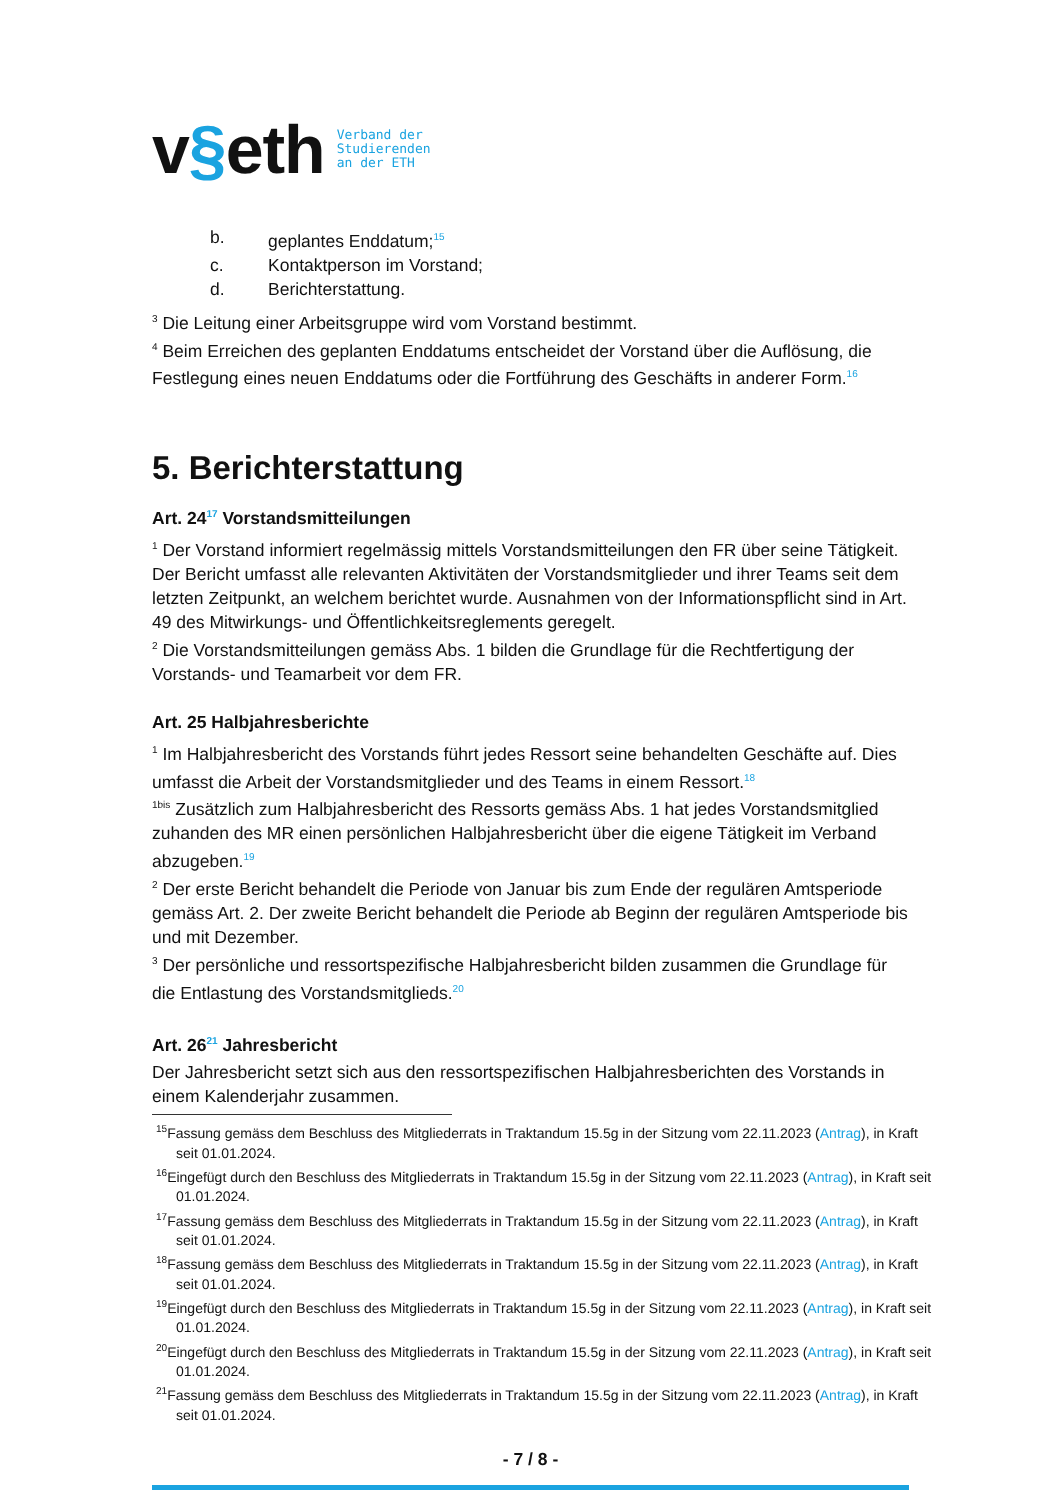v§eth
Verband der
Studierenden
an der ETH
b. geplantes Enddatum;<sup>15</sup>
c. Kontaktperson im Vorstand;
d. Berichterstattung.
<sup>3</sup> Die Leitung einer Arbeitsgruppe wird vom Vorstand bestimmt.
<sup>4</sup> Beim Erreichen des geplanten Enddatums entscheidet der Vorstand über die Auflösung, die Festlegung eines neuen Enddatums oder die Fortführung des Geschäfts in anderer Form.<sup>16</sup>
5. Berichterstattung
Art. 24<sup>17</sup> Vorstandsmitteilungen
<sup>1</sup> Der Vorstand informiert regelmässig mittels Vorstandsmitteilungen den FR über seine Tätigkeit. Der Bericht umfasst alle relevanten Aktivitäten der Vorstandsmitglieder und ihrer Teams seit dem letzten Zeitpunkt, an welchem berichtet wurde. Ausnahmen von der Informationspflicht sind in Art. 49 des Mitwirkungs- und Öffentlichkeitsreglements geregelt.
<sup>2</sup> Die Vorstandsmitteilungen gemäss Abs. 1 bilden die Grundlage für die Rechtfertigung der Vorstands- und Teamarbeit vor dem FR.
Art. 25 Halbjahresberichte
<sup>1</sup> Im Halbjahresbericht des Vorstands führt jedes Ressort seine behandelten Geschäfte auf. Dies umfasst die Arbeit der Vorstandsmitglieder und des Teams in einem Ressort.<sup>18</sup>
<sup>1bis</sup> Zusätzlich zum Halbjahresbericht des Ressorts gemäss Abs. 1 hat jedes Vorstandsmitglied zuhanden des MR einen persönlichen Halbjahresbericht über die eigene Tätigkeit im Verband abzugeben.<sup>19</sup>
<sup>2</sup> Der erste Bericht behandelt die Periode von Januar bis zum Ende der regulären Amtsperiode gemäss Art. 2. Der zweite Bericht behandelt die Periode ab Beginn der regulären Amtsperiode bis und mit Dezember.
<sup>3</sup> Der persönliche und ressortspezifische Halbjahresbericht bilden zusammen die Grundlage für die Entlastung des Vorstandsmitglieds.<sup>20</sup>
Art. 26<sup>21</sup> Jahresbericht
Der Jahresbericht setzt sich aus den ressortspezifischen Halbjahresberichten des Vorstands in einem Kalenderjahr zusammen.
<sup>15</sup> Fassung gemäss dem Beschluss des Mitgliederrats in Traktandum 15.5g in der Sitzung vom 22.11.2023 (Antrag), in Kraft seit 01.01.2024.
<sup>16</sup> Eingefügt durch den Beschluss des Mitgliederrats in Traktandum 15.5g in der Sitzung vom 22.11.2023 (Antrag), in Kraft seit 01.01.2024.
<sup>17</sup> Fassung gemäss dem Beschluss des Mitgliederrats in Traktandum 15.5g in der Sitzung vom 22.11.2023 (Antrag), in Kraft seit 01.01.2024.
<sup>18</sup> Fassung gemäss dem Beschluss des Mitgliederrats in Traktandum 15.5g in der Sitzung vom 22.11.2023 (Antrag), in Kraft seit 01.01.2024.
<sup>19</sup> Eingefügt durch den Beschluss des Mitgliederrats in Traktandum 15.5g in der Sitzung vom 22.11.2023 (Antrag), in Kraft seit 01.01.2024.
<sup>20</sup> Eingefügt durch den Beschluss des Mitgliederrats in Traktandum 15.5g in der Sitzung vom 22.11.2023 (Antrag), in Kraft seit 01.01.2024.
<sup>21</sup> Fassung gemäss dem Beschluss des Mitgliederrats in Traktandum 15.5g in der Sitzung vom 22.11.2023 (Antrag), in Kraft seit 01.01.2024.
- 7 / 8 -